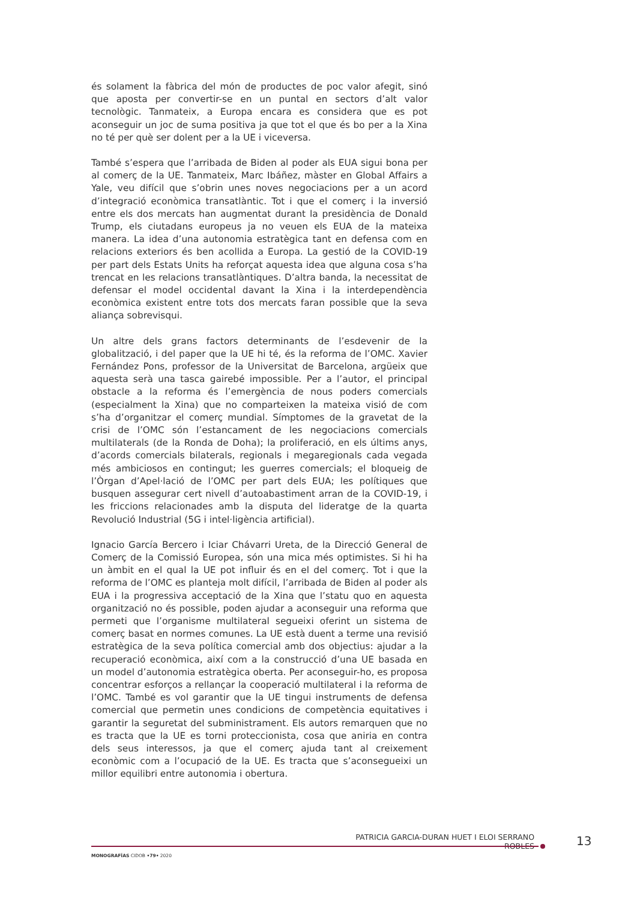és solament la fàbrica del món de productes de poc valor afegit, sinó que aposta per convertir-se en un puntal en sectors d’alt valor tecnològic. Tanmateix, a Europa encara es considera que es pot aconseguir un joc de suma positiva ja que tot el que és bo per a la Xina no té per què ser dolent per a la UE i viceversa.
També s’espera que l’arribada de Biden al poder als EUA sigui bona per al comerç de la UE. Tanmateix, Marc Ibáñez, màster en Global Affairs a Yale, veu difícil que s’obrin unes noves negociacions per a un acord d’integració econòmica transatlàntic. Tot i que el comerç i la inversió entre els dos mercats han augmentat durant la presidència de Donald Trump, els ciutadans europeus ja no veuen els EUA de la mateixa manera. La idea d’una autonomia estratègica tant en defensa com en relacions exteriors és ben acollida a Europa. La gestió de la COVID-19 per part dels Estats Units ha reforçat aquesta idea que alguna cosa s’ha trencat en les relacions transatlàntiques. D’altra banda, la necessitat de defensar el model occidental davant la Xina i la interdependència econòmica existent entre tots dos mercats faran possible que la seva aliança sobrevisqui.
Un altre dels grans factors determinants de l’esdevenir de la globalització, i del paper que la UE hi té, és la reforma de l’OMC. Xavier Fernández Pons, professor de la Universitat de Barcelona, argüeix que aquesta serà una tasca gairebé impossible. Per a l’autor, el principal obstacle a la reforma és l’emergència de nous poders comercials (especialment la Xina) que no comparteixen la mateixa visió de com s’ha d’organitzar el comerç mundial. Símptomes de la gravetat de la crisi de l’OMC són l’estancament de les negociacions comercials multilaterals (de la Ronda de Doha); la proliferació, en els últims anys, d’acords comercials bilaterals, regionals i megaregionals cada vegada més ambiciosos en contingut; les guerres comercials; el bloqueig de l’Òrgan d’Apel·lació de l’OMC per part dels EUA; les polítiques que busquen assegurar cert nivell d’autoabastiment arran de la COVID-19, i les friccions relacionades amb la disputa del lideratge de la quarta Revolució Industrial (5G i intel·ligència artificial).
Ignacio García Bercero i Iciar Chávarri Ureta, de la Direcció General de Comerç de la Comissió Europea, són una mica més optimistes. Si hi ha un àmbit en el qual la UE pot influir és en el del comerç. Tot i que la reforma de l’OMC es planteja molt difícil, l’arribada de Biden al poder als EUA i la progressiva acceptació de la Xina que l’statu quo en aquesta organització no és possible, poden ajudar a aconseguir una reforma que permeti que l’organisme multilateral segueixi oferint un sistema de comerç basat en normes comunes. La UE està duent a terme una revisió estratègica de la seva política comercial amb dos objectius: ajudar a la recuperació econòmica, així com a la construcció d’una UE basada en un model d’autonomia estratègica oberta. Per aconseguir-ho, es proposa concentrar esforços a rellançar la cooperació multilateral i la reforma de l’OMC. També es vol garantir que la UE tingui instruments de defensa comercial que permetin unes condicions de competència equitatives i garantir la seguretat del subministrament. Els autors remarquen que no es tracta que la UE es torni proteccionista, cosa que aniria en contra dels seus interessos, ja que el comerç ajuda tant al creixement econòmic com a l’ocupació de la UE. Es tracta que s’aconsegueixi un millor equilibri entre autonomia i obertura.
PATRICIA GARCIA-DURAN HUET I ELOI SERRANO ROBLES
13
MONOGRAFÍAS CIDOB •79• 2020